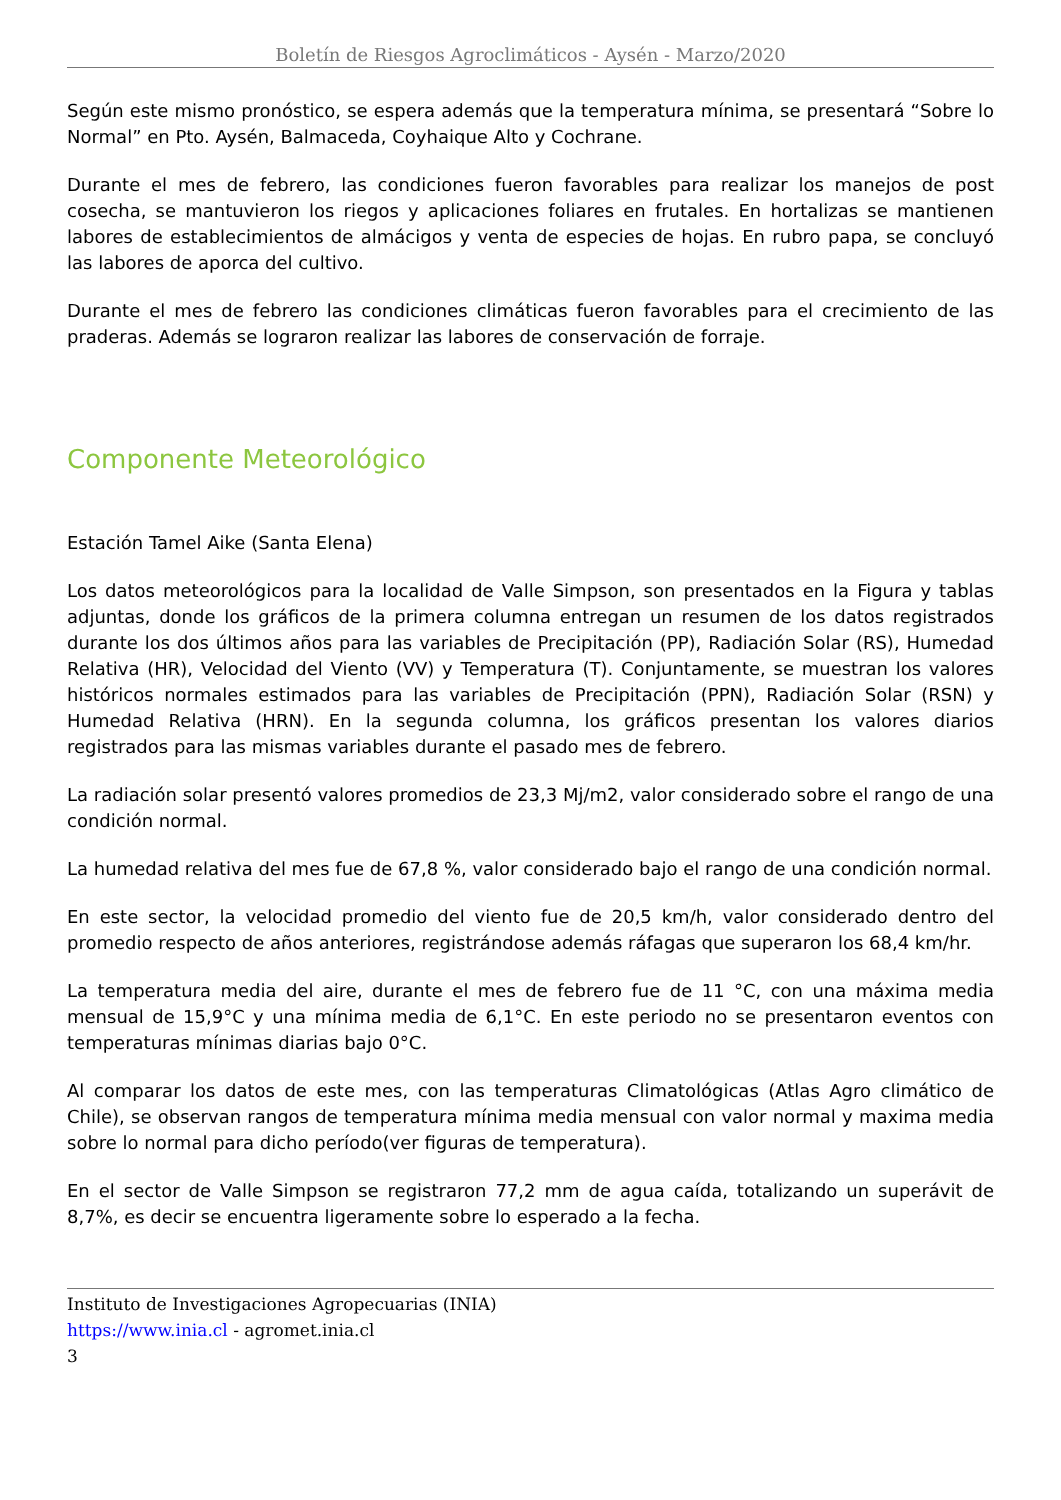Boletín de Riesgos Agroclimáticos - Aysén - Marzo/2020
Según este mismo pronóstico, se espera además que la temperatura mínima, se presentará “Sobre lo Normal” en Pto. Aysén, Balmaceda, Coyhaique Alto y Cochrane.
Durante el mes de febrero, las condiciones fueron favorables para realizar los manejos de post cosecha, se mantuvieron los riegos y aplicaciones foliares en frutales. En hortalizas se mantienen labores de establecimientos de almácigos y venta de especies de hojas. En rubro papa, se concluyó las labores de aporca del cultivo.
Durante el mes de febrero las condiciones climáticas fueron favorables para el crecimiento de las praderas. Además se lograron realizar las labores de conservación de forraje.
Componente Meteorológico
Estación Tamel Aike (Santa Elena)
Los datos meteorológicos para la localidad de Valle Simpson, son presentados en la Figura y tablas adjuntas, donde los gráficos de la primera columna entregan un resumen de los datos registrados durante los dos últimos años para las variables de Precipitación (PP), Radiación Solar (RS), Humedad Relativa (HR), Velocidad del Viento (VV) y Temperatura (T). Conjuntamente, se muestran los valores históricos normales estimados para las variables de Precipitación (PPN), Radiación Solar (RSN) y Humedad Relativa (HRN). En la segunda columna, los gráficos presentan los valores diarios registrados para las mismas variables durante el pasado mes de febrero.
La radiación solar presentó valores promedios de 23,3 Mj/m2, valor considerado sobre el rango de una condición normal.
La humedad relativa del mes fue de 67,8 %, valor considerado bajo el rango de una condición normal.
En este sector, la velocidad promedio del viento fue de 20,5 km/h, valor considerado dentro del promedio respecto de años anteriores, registrándose además ráfagas que superaron los 68,4 km/hr.
La temperatura media del aire, durante el mes de febrero fue de 11 °C, con una máxima media mensual de 15,9°C y una mínima media de 6,1°C. En este periodo no se presentaron eventos con temperaturas mínimas diarias bajo 0°C.
Al comparar los datos de este mes, con las temperaturas Climatológicas (Atlas Agro climático de Chile), se observan rangos de temperatura mínima media mensual con valor normal y maxima media sobre lo normal para dicho período(ver figuras de temperatura).
En el sector de Valle Simpson se registraron 77,2 mm de agua caída, totalizando un superávit de 8,7%, es decir se encuentra ligeramente sobre lo esperado a la fecha.
Instituto de Investigaciones Agropecuarias (INIA)
https://www.inia.cl - agromet.inia.cl
3